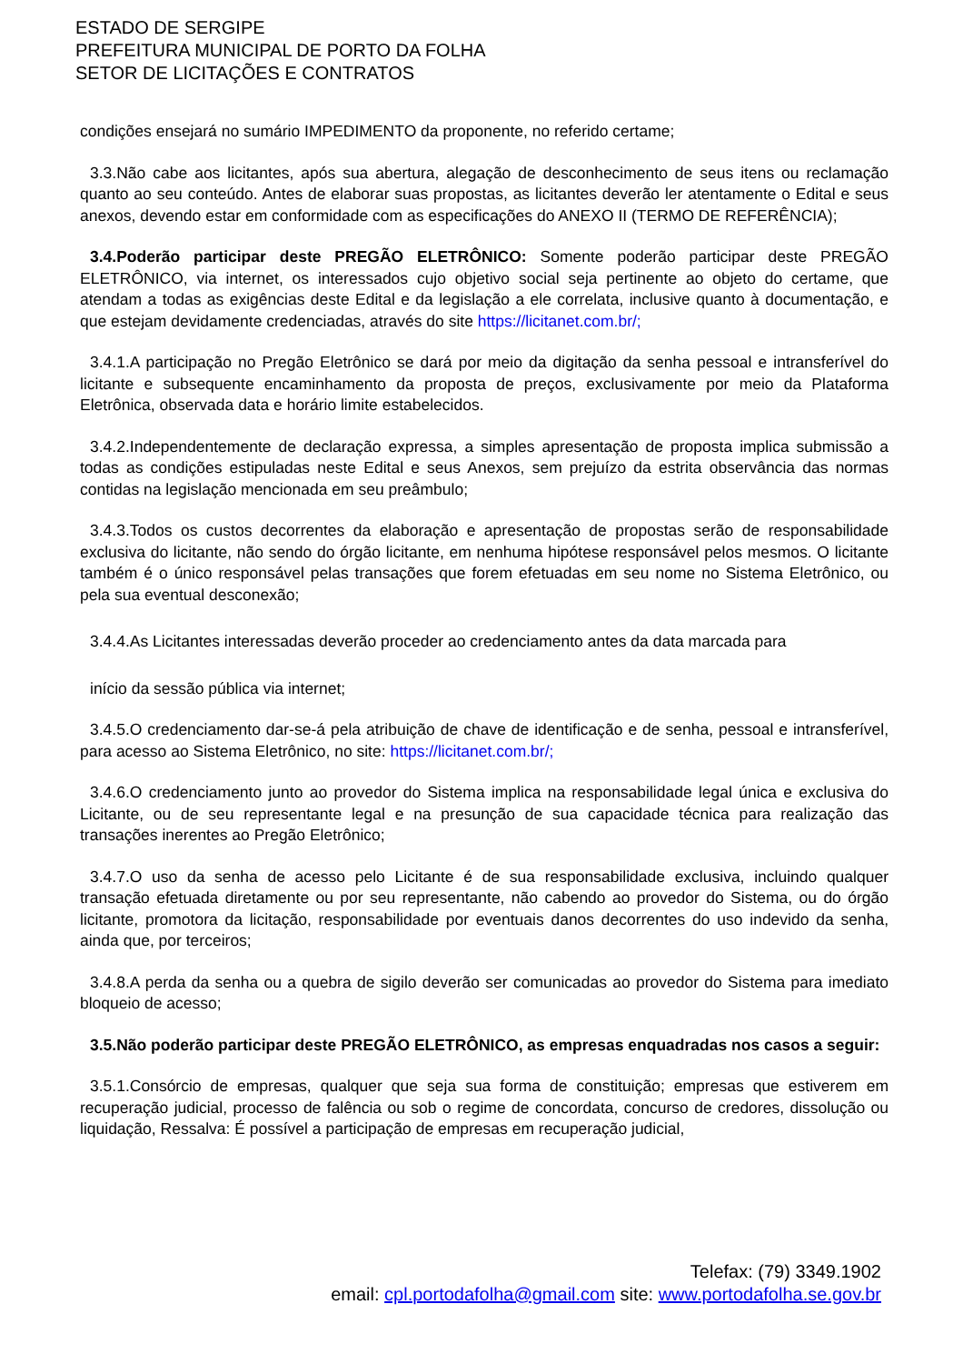ESTADO DE SERGIPE
PREFEITURA MUNICIPAL DE PORTO DA FOLHA
SETOR DE LICITAÇÕES E CONTRATOS
condições ensejará no sumário IMPEDIMENTO da proponente, no referido certame;
3.3.Não cabe aos licitantes, após sua abertura, alegação de desconhecimento de seus itens ou reclamação quanto ao seu conteúdo. Antes de elaborar suas propostas, as licitantes deverão ler atentamente o Edital e seus anexos, devendo estar em conformidade com as especificações do ANEXO II (TERMO DE REFERÊNCIA);
3.4.Poderão participar deste PREGÃO ELETRÔNICO: Somente poderão participar deste PREGÃO ELETRÔNICO, via internet, os interessados cujo objetivo social seja pertinente ao objeto do certame, que atendam a todas as exigências deste Edital e da legislação a ele correlata, inclusive quanto à documentação, e que estejam devidamente credenciadas, através do site https://licitanet.com.br/;
3.4.1.A participação no Pregão Eletrônico se dará por meio da digitação da senha pessoal e intransferível do licitante e subsequente encaminhamento da proposta de preços, exclusivamente por meio da Plataforma Eletrônica, observada data e horário limite estabelecidos.
3.4.2.Independentemente de declaração expressa, a simples apresentação de proposta implica submissão a todas as condições estipuladas neste Edital e seus Anexos, sem prejuízo da estrita observância das normas contidas na legislação mencionada em seu preâmbulo;
3.4.3.Todos os custos decorrentes da elaboração e apresentação de propostas serão de responsabilidade exclusiva do licitante, não sendo do órgão licitante, em nenhuma hipótese responsável pelos mesmos. O licitante também é o único responsável pelas transações que forem efetuadas em seu nome no Sistema Eletrônico, ou pela sua eventual desconexão;
3.4.4.As Licitantes interessadas deverão proceder ao credenciamento antes da data marcada para
início da sessão pública via internet;
3.4.5.O credenciamento dar-se-á pela atribuição de chave de identificação e de senha, pessoal e intransferível, para acesso ao Sistema Eletrônico, no site: https://licitanet.com.br/;
3.4.6.O credenciamento junto ao provedor do Sistema implica na responsabilidade legal única e exclusiva do Licitante, ou de seu representante legal e na presunção de sua capacidade técnica para realização das transações inerentes ao Pregão Eletrônico;
3.4.7.O uso da senha de acesso pelo Licitante é de sua responsabilidade exclusiva, incluindo qualquer transação efetuada diretamente ou por seu representante, não cabendo ao provedor do Sistema, ou do órgão licitante, promotora da licitação, responsabilidade por eventuais danos decorrentes do uso indevido da senha, ainda que, por terceiros;
3.4.8.A perda da senha ou a quebra de sigilo deverão ser comunicadas ao provedor do Sistema para imediato bloqueio de acesso;
3.5.Não poderão participar deste PREGÃO ELETRÔNICO, as empresas enquadradas nos casos a seguir:
3.5.1.Consórcio de empresas, qualquer que seja sua forma de constituição; empresas que estiverem em recuperação judicial, processo de falência ou sob o regime de concordata, concurso de credores, dissolução ou liquidação, Ressalva: É possível a participação de empresas em recuperação judicial,
Telefax: (79) 3349.1902
email: cpl.portodafolha@gmail.com site: www.portodafolha.se.gov.br